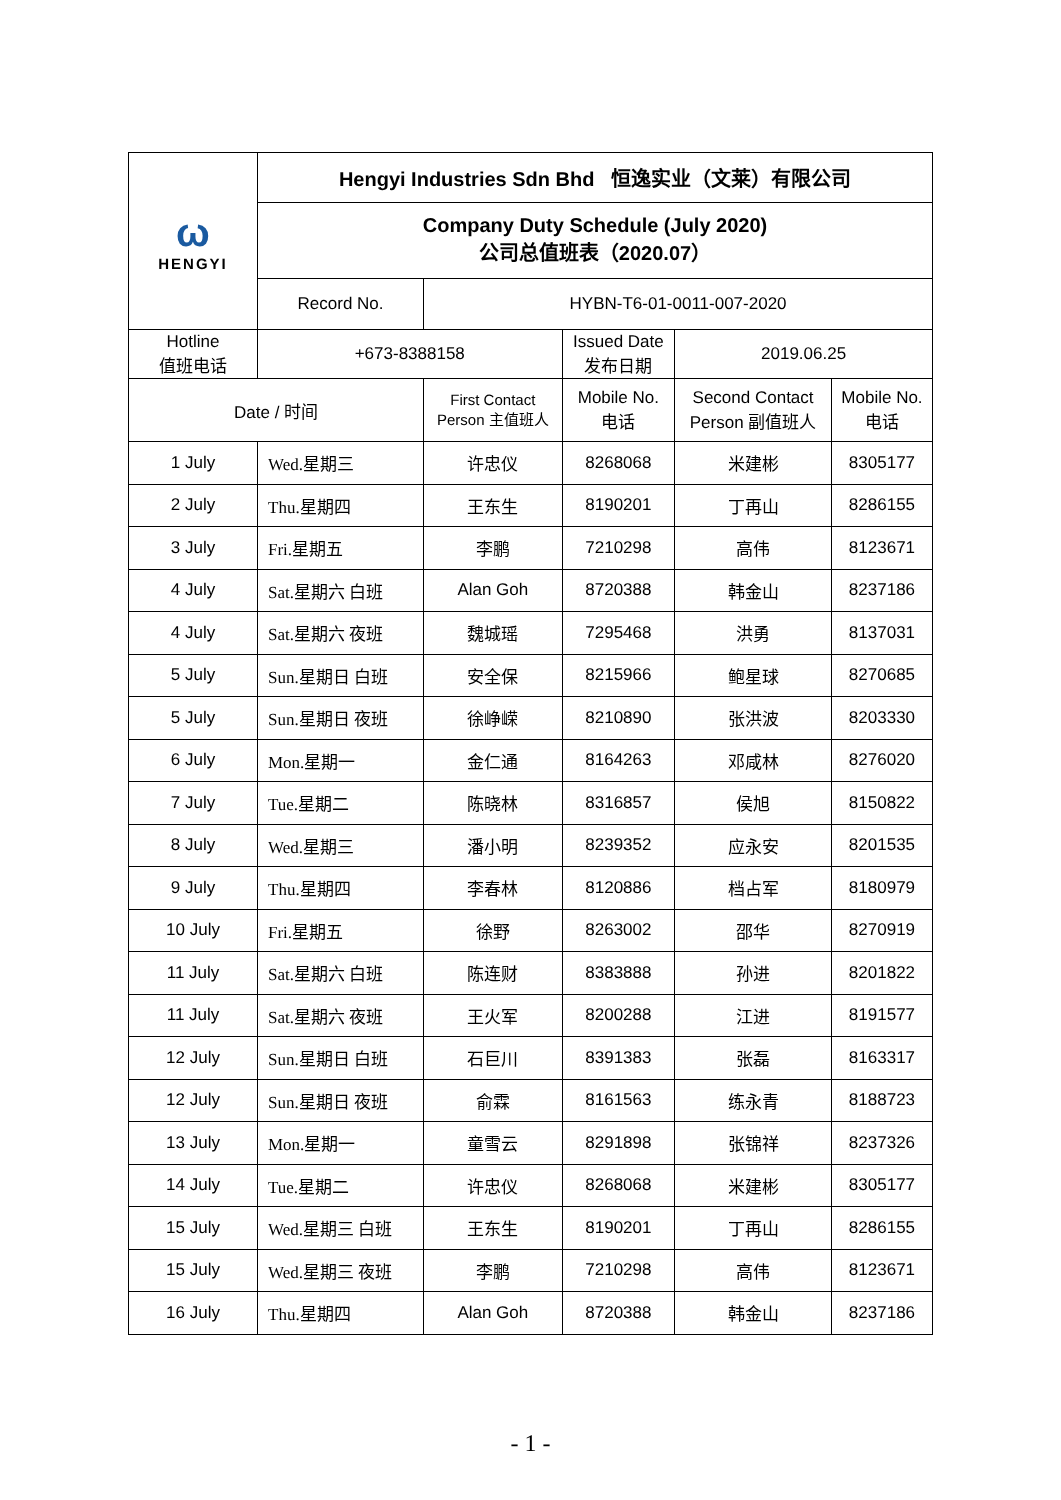| ω HENGYI | Hengyi Industries Sdn Bhd 恒逸实业（文莱）有限公司 | | | | |
| | Company Duty Schedule (July 2020) 公司总值班表（2020.07） | | | | |
| | Record No. | HYBN-T6-01-0011-007-2020 | | | |
| Hotline 值班电话 | +673-8388158 | | Issued Date 发布日期 | 2019.06.25 | |
| Date / 时间 | | First Contact Person 主值班人 | Mobile No. 电话 | Second Contact Person 副值班人 | Mobile No. 电话 |
| 1 July | Wed.星期三 | 许忠仪 | 8268068 | 米建彬 | 8305177 |
| 2 July | Thu.星期四 | 王东生 | 8190201 | 丁再山 | 8286155 |
| 3 July | Fri.星期五 | 李鹏 | 7210298 | 高伟 | 8123671 |
| 4 July | Sat.星期六 白班 | Alan Goh | 8720388 | 韩金山 | 8237186 |
| 4 July | Sat.星期六 夜班 | 魏城瑶 | 7295468 | 洪勇 | 8137031 |
| 5 July | Sun.星期日 白班 | 安全保 | 8215966 | 鲍星球 | 8270685 |
| 5 July | Sun.星期日 夜班 | 徐峥嵘 | 8210890 | 张洪波 | 8203330 |
| 6 July | Mon.星期一 | 金仁通 | 8164263 | 邓咸林 | 8276020 |
| 7 July | Tue.星期二 | 陈晓林 | 8316857 | 侯旭 | 8150822 |
| 8 July | Wed.星期三 | 潘小明 | 8239352 | 应永安 | 8201535 |
| 9 July | Thu.星期四 | 李春林 | 8120886 | 档占军 | 8180979 |
| 10 July | Fri.星期五 | 徐野 | 8263002 | 邵华 | 8270919 |
| 11 July | Sat.星期六 白班 | 陈连财 | 8383888 | 孙进 | 8201822 |
| 11 July | Sat.星期六 夜班 | 王火军 | 8200288 | 江进 | 8191577 |
| 12 July | Sun.星期日 白班 | 石巨川 | 8391383 | 张磊 | 8163317 |
| 12 July | Sun.星期日 夜班 | 俞霖 | 8161563 | 练永青 | 8188723 |
| 13 July | Mon.星期一 | 童雪云 | 8291898 | 张锦祥 | 8237326 |
| 14 July | Tue.星期二 | 许忠仪 | 8268068 | 米建彬 | 8305177 |
| 15 July | Wed.星期三 白班 | 王东生 | 8190201 | 丁再山 | 8286155 |
| 15 July | Wed.星期三 夜班 | 李鹏 | 7210298 | 高伟 | 8123671 |
| 16 July | Thu.星期四 | Alan Goh | 8720388 | 韩金山 | 8237186 |
- 1 -